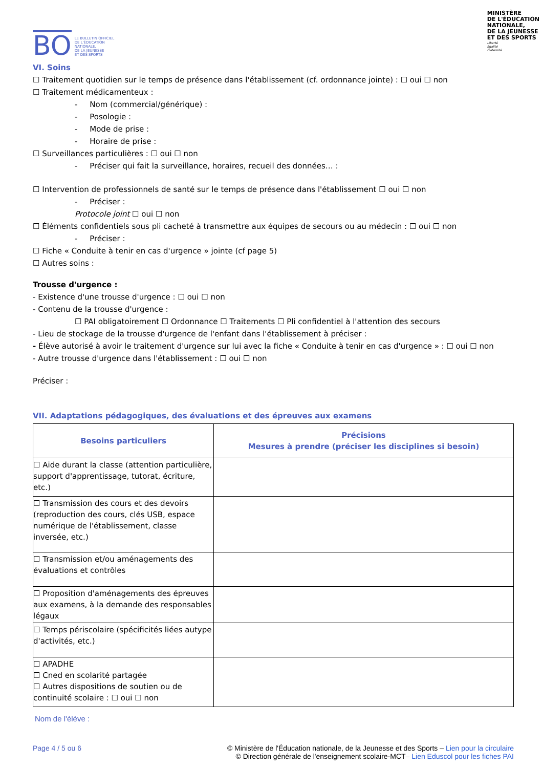BO LE BULLETIN OFFICIEL
DE L'ÉDUCATION
NATIONALE,
DE LA JEUNESSE
ET DES SPORTS
MINISTÈRE
DE L'ÉDUCATION
NATIONALE,
DE LA JEUNESSE
ET DES SPORTS
Liberté
Égalité
Fraternité
VI. Soins
☐ Traitement quotidien sur le temps de présence dans l'établissement (cf. ordonnance jointe) : ☐ oui ☐ non
☐ Traitement médicamenteux :
- Nom (commercial/générique) :
- Posologie :
- Mode de prise :
- Horaire de prise :
☐ Surveillances particulières : ☐ oui ☐ non
- Préciser qui fait la surveillance, horaires, recueil des données… :
☐ Intervention de professionnels de santé sur le temps de présence dans l'établissement ☐ oui ☐ non
- Préciser :
Protocole joint ☐ oui ☐ non
☐ Éléments confidentiels sous pli cacheté à transmettre aux équipes de secours ou au médecin : ☐ oui ☐ non
- Préciser :
☐ Fiche « Conduite à tenir en cas d'urgence » jointe (cf page 5)
☐ Autres soins :
Trousse d'urgence :
- Existence d'une trousse d'urgence : ☐ oui ☐ non
- Contenu de la trousse d'urgence :
☐ PAI obligatoirement ☐ Ordonnance ☐ Traitements ☐ Pli confidentiel à l'attention des secours
- Lieu de stockage de la trousse d'urgence de l'enfant dans l'établissement à préciser :
- Élève autorisé à avoir le traitement d'urgence sur lui avec la fiche « Conduite à tenir en cas d'urgence » : ☐ oui ☐ non
- Autre trousse d'urgence dans l'établissement : ☐ oui ☐ non
Préciser :
VII. Adaptations pédagogiques, des évaluations et des épreuves aux examens
| Besoins particuliers | Précisions Mesures à prendre (préciser les disciplines si besoin) |
| --- | --- |
| ☐ Aide durant la classe (attention particulière, support d'apprentissage, tutorat, écriture, etc.) | |
| ☐ Transmission des cours et des devoirs (reproduction des cours, clés USB, espace numérique de l'établissement, classe inversée, etc.) | |
| ☐ Transmission et/ou aménagements des évaluations et contrôles | |
| ☐ Proposition d'aménagements des épreuves aux examens, à la demande des responsables légaux | |
| ☐ Temps périscolaire (spécificités liées autype d'activités, etc.) | |
| ☐ APADHE ☐ Cned en scolarité partagée ☐ Autres dispositions de soutien ou de continuité scolaire : ☐ oui ☐ non | |
Nom de l'élève :
Page 4 / 5 ou 6 © Ministère de l'Éducation nationale, de la Jeunesse et des Sports – Lien pour la circulaire
© Direction générale de l'enseignement scolaire-MCT– Lien Eduscol pour les fiches PAI